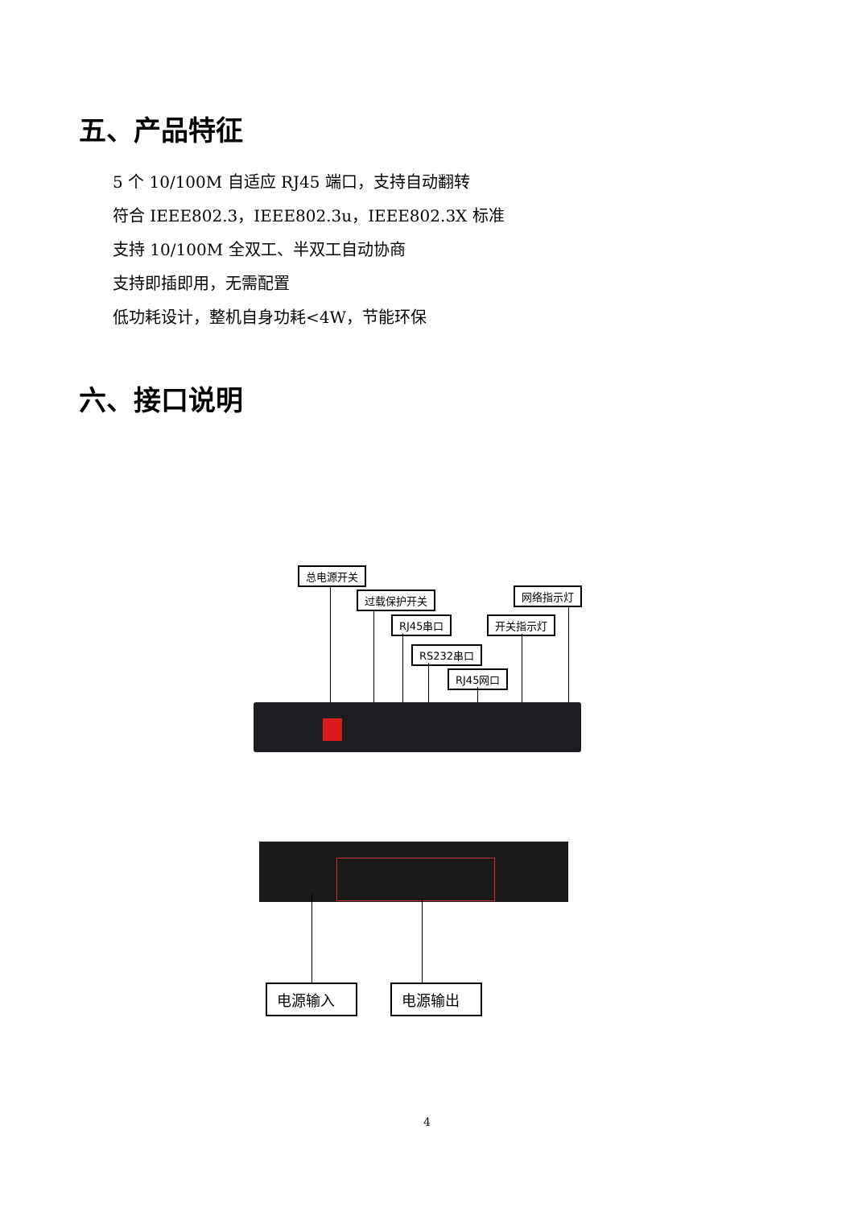五、产品特征
5 个 10/100M 自适应 RJ45 端口，支持自动翻转
符合 IEEE802.3，IEEE802.3u，IEEE802.3X 标准
支持 10/100M 全双工、半双工自动协商
支持即插即用，无需配置
低功耗设计，整机自身功耗<4W，节能环保
六、接口说明
总电源开关
过载保护开关 网络指示灯
RJ45串口 开关指示灯
RS232串口
RJ45网口
电源输入 电源输出
4